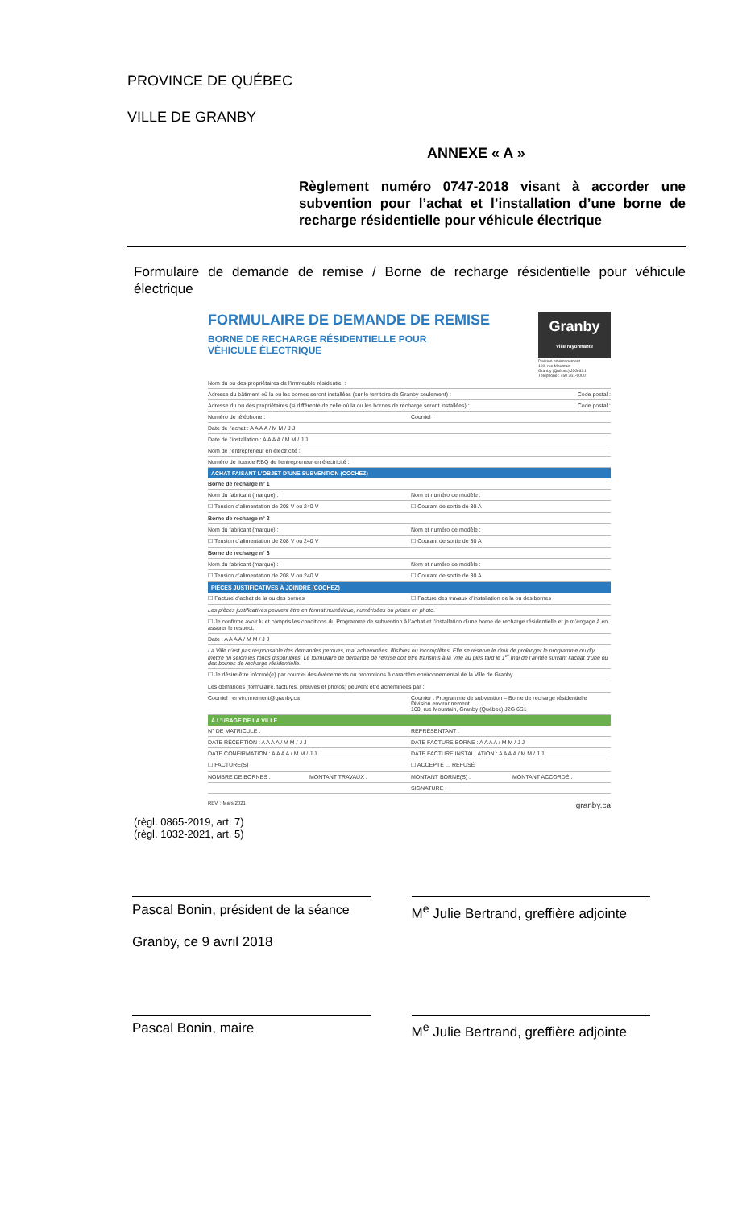PROVINCE DE QUÉBEC
VILLE DE GRANBY
ANNEXE « A »
Règlement numéro 0747-2018 visant à accorder une subvention pour l’achat et l’installation d’une borne de recharge résidentielle pour véhicule électrique
Formulaire de demande de remise / Borne de recharge résidentielle pour véhicule électrique
FORMULAIRE DE DEMANDE DE REMISE
BORNE DE RECHARGE RÉSIDENTIELLE POUR
VÉHICULE ÉLECTRIQUE
Granby
Ville rayonnante
Division environnement
100, rue Mountain
Granby (Québec) J2G 6S1
Téléphone : 450 361-6000
Nom du ou des propriétaires de l’immeuble résidentiel :
Adresse du bâtiment où la ou les bornes seront installées (sur le territoire de Granby seulement) : Code postal :
Adresse du ou des propriétaires (si différente de celle où la ou les bornes de recharge seront installées) : Code postal :
Numéro de téléphone : Courriel :
Date de l’achat : A A A A / M M / J J
Date de l’installation : A A A A / M M / J J
Nom de l’entrepreneur en électricité :
Numéro de licence RBQ de l’entrepreneur en électricité :
ACHAT FAISANT L’OBJET D’UNE SUBVENTION (COCHEZ)
Borne de recharge n° 1
Nom du fabricant (marque) : Nom et numéro de modèle :
☐ Tension d’alimentation de 208 V ou 240 V ☐ Courant de sortie de 30 A
Borne de recharge n° 2
Nom du fabricant (marque) : Nom et numéro de modèle :
☐ Tension d’alimentation de 208 V ou 240 V ☐ Courant de sortie de 30 A
Borne de recharge n° 3
Nom du fabricant (marque) : Nom et numéro de modèle :
☐ Tension d’alimentation de 208 V ou 240 V ☐ Courant de sortie de 30 A
PIÈCES JUSTIFICATIVES À JOINDRE (COCHEZ)
☐ Facture d’achat de la ou des bornes ☐ Facture des travaux d’installation de la ou des bornes
Les pièces justificatives peuvent être en format numérique, numérisées ou prises en photo.
☐ Je confirme avoir lu et compris les conditions du Programme de subvention à l’achat et l’installation d’une borne de recharge résidentielle et je m’engage à en assurer le respect.
Date : A A A A / M M / J J
La Ville n’est pas responsable des demandes perdues, mal acheminées, illisibles ou incomplètes. Elle se réserve le droit de prolonger le programme ou d’y mettre fin selon les fonds disponibles. Le formulaire de demande de remise doit être transmis à la Ville au plus tard le 1<sup>er</sup> mai de l’année suivant l’achat d’une ou des bornes de recharge résidentielle.
☐ Je désire être informé(e) par courriel des événements ou promotions à caractère environnemental de la Ville de Granby.
Les demandes (formulaire, factures, preuves et photos) peuvent être acheminées par :
Courriel : environnement@granby.ca Courrier : Programme de subvention – Borne de recharge résidentielle
Division environnement
100, rue Mountain, Granby (Québec) J2G 6S1
À L’USAGE DE LA VILLE
N° DE MATRICULE : REPRÉSENTANT :
DATE RÉCEPTION : A A A A / M M / J J DATE FACTURE BORNE : A A A A / M M / J J
DATE CONFIRMATION : A A A A / M M / J J DATE FACTURE INSTALLATION : A A A A / M M / J J
☐ FACTURE(S) ☐ ACCEPTÉ ☐ REFUSÉ
NOMBRE DE BORNES : MONTANT TRAVAUX : MONTANT BORNE(S) : MONTANT ACCORDÉ :
SIGNATURE :
REV. : Mars 2021 granby.ca
(règl. 0865-2019, art. 7)
(règl. 1032-2021, art. 5)
Pascal Bonin, président de la séance
Granby, ce 9 avril 2018
M<sup>e</sup> Julie Bertrand, greffière adjointe
Pascal Bonin, maire M<sup>e</sup> Julie Bertrand, greffière adjointe